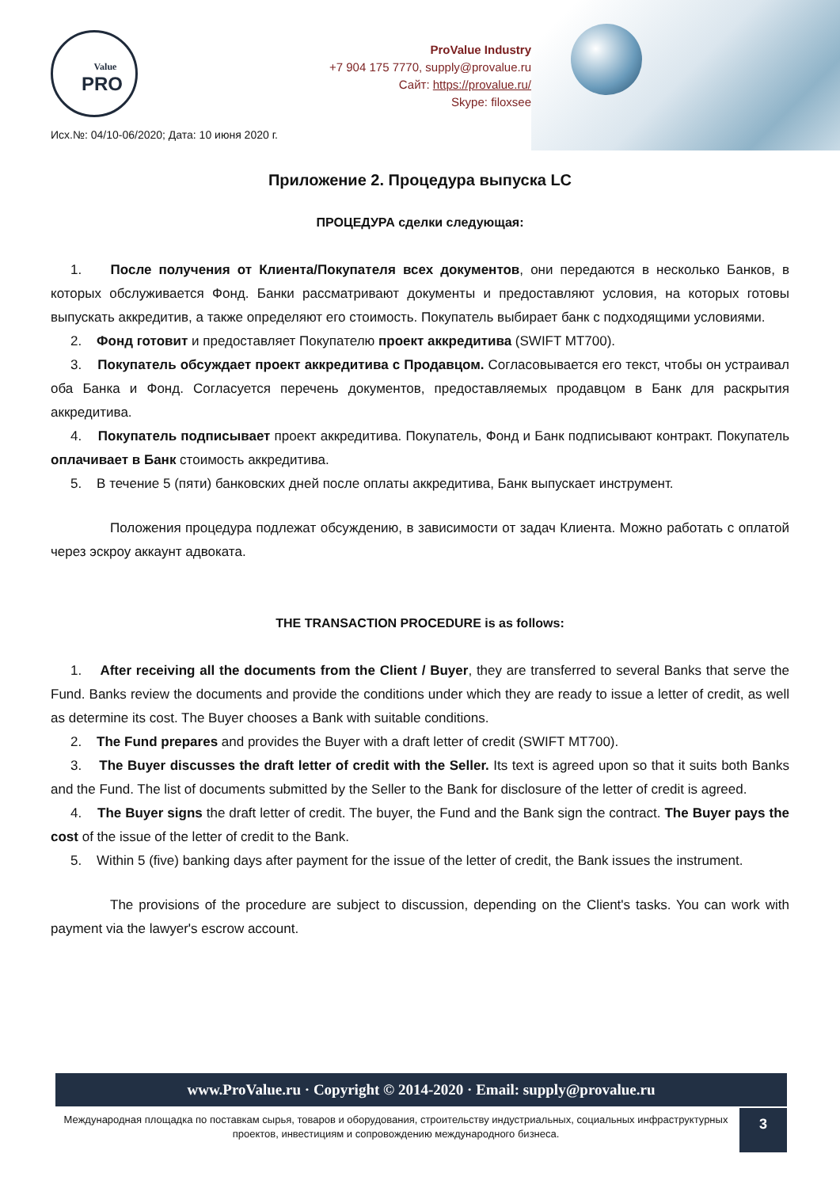Value
PRO
ProValue Industry
+7 904 175 7770, supply@provalue.ru
Сайт: https://provalue.ru/
Skype: filoxsee
Исх.№: 04/10-06/2020; Дата: 10 июня 2020 г.
Приложение 2. Процедура выпуска LC
ПРОЦЕДУРА сделки следующая:
1. После получения от Клиента/Покупателя всех документов, они передаются в несколько Банков, в которых обслуживается Фонд. Банки рассматривают документы и предоставляют условия, на которых готовы выпускать аккредитив, а также определяют его стоимость. Покупатель выбирает банк с подходящими условиями.
2. Фонд готовит и предоставляет Покупателю проект аккредитива (SWIFT MT700).
3. Покупатель обсуждает проект аккредитива с Продавцом. Согласовывается его текст, чтобы он устраивал оба Банка и Фонд. Согласуется перечень документов, предоставляемых продавцом в Банк для раскрытия аккредитива.
4. Покупатель подписывает проект аккредитива. Покупатель, Фонд и Банк подписывают контракт. Покупатель оплачивает в Банк стоимость аккредитива.
5. В течение 5 (пяти) банковских дней после оплаты аккредитива, Банк выпускает инструмент.
Положения процедура подлежат обсуждению, в зависимости от задач Клиента. Можно работать с оплатой через эскроу аккаунт адвоката.
THE TRANSACTION PROCEDURE is as follows:
1. After receiving all the documents from the Client / Buyer, they are transferred to several Banks that serve the Fund. Banks review the documents and provide the conditions under which they are ready to issue a letter of credit, as well as determine its cost. The Buyer chooses a Bank with suitable conditions.
2. The Fund prepares and provides the Buyer with a draft letter of credit (SWIFT MT700).
3. The Buyer discusses the draft letter of credit with the Seller. Its text is agreed upon so that it suits both Banks and the Fund. The list of documents submitted by the Seller to the Bank for disclosure of the letter of credit is agreed.
4. The Buyer signs the draft letter of credit. The buyer, the Fund and the Bank sign the contract. The Buyer pays the cost of the issue of the letter of credit to the Bank.
5. Within 5 (five) banking days after payment for the issue of the letter of credit, the Bank issues the instrument.
The provisions of the procedure are subject to discussion, depending on the Client's tasks. You can work with payment via the lawyer's escrow account.
www.ProValue.ru · Copyright © 2014-2020 · Email: supply@provalue.ru
3
Международная площадка по поставкам сырья, товаров и оборудования, строительству индустриальных, социальных инфраструктурных проектов, инвестициям и сопровождению международного бизнеса.